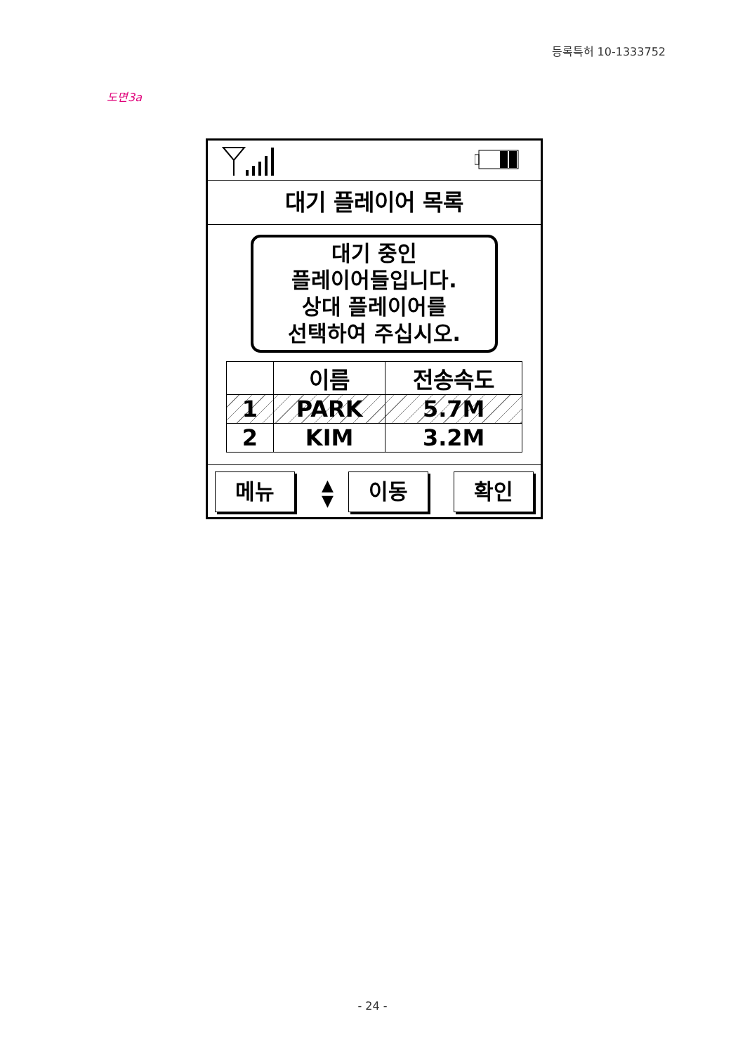등록특허 10-1333752
도면3a
대기 플레이어 목록
대기 중인
플레이어들입니다.
상대 플레이어를
선택하여 주십시오.
| | 이름 | 전송속도 |
| --- | --- | --- |
| 1 | PARK | 5.7M |
| 2 | KIM | 3.2M |
메뉴
▲
▼
이동 확인
- 24 -